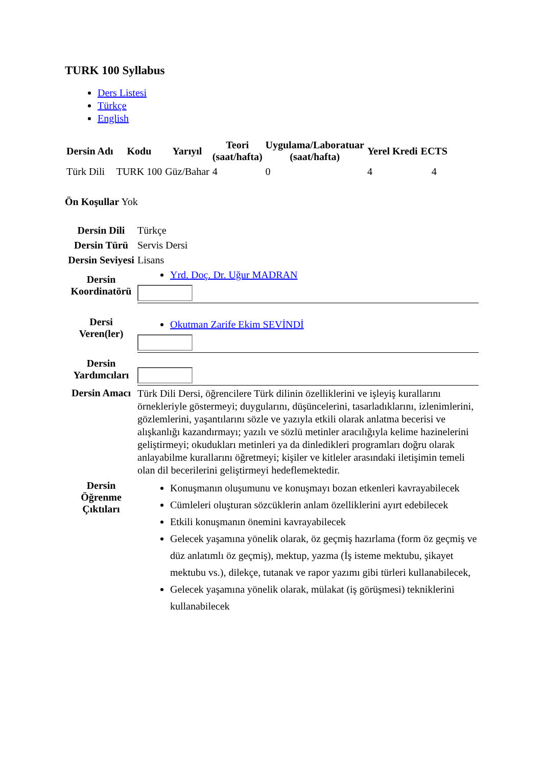TURK 100 Syllabus
Ders Listesi
Türkçe
English
| Dersin Adı | Kodu | Yarıyıl | Teori (saat/hafta) | Uygulama/Laboratuar (saat/hafta) | Yerel Kredi | ECTS |
| --- | --- | --- | --- | --- | --- | --- |
| Türk Dili | TURK 100 | Güz/Bahar | 4 | 0 | 4 | 4 |
Ön Koşullar Yok
| Dersin Dili | Türkçe |
| Dersin Türü | Servis Dersi |
| Dersin Seviyesi | Lisans |
| Dersin Koordinatörü | Yrd. Doç. Dr. Uğur MADRAN |
| Dersi Veren(ler) | Okutman Zarife Ekim SEVİNDİ |
| Dersin Yardımcıları | |
| Dersin Amacı | Türk Dili Dersi, öğrencilere Türk dilinin özelliklerini ve işleyiş kurallarını örnekleriyle göstermeyi; duygularını, düşüncelerini, tasarladıklarını, izlenimlerini, gözlemlerini, yaşantılarını sözle ve yazıyla etkili olarak anlatma becerisi ve alışkanlığı kazandırmayı; yazılı ve sözlü metinler aracılığıyla kelime hazinelerini geliştirmeyi; okudukları metinleri ya da dinledikleri programları doğru olarak anlayabilme kurallarını öğretmeyi; kişiler ve kitleler arasındaki iletişimin temeli olan dil becerilerini geliştirmeyi hedeflemektedir. |
| Dersin Öğrenme Çıktıları | Konuşmanın oluşumunu ve konuşmayı bozan etkenleri kavrayabilecek Cümleleri oluşturan sözcüklerin anlam özelliklerini ayırt edebilecek Etkili konuşmanın önemini kavrayabilecek Gelecek yaşamına yönelik olarak, öz geçmiş hazırlama (form öz geçmiş ve düz anlatımlı öz geçmiş), mektup, yazma (İş isteme mektubu, şikayet mektubu vs.), dilekçe, tutanak ve rapor yazımı gibi türleri kullanabilecek, Gelecek yaşamına yönelik olarak, mülakat (iş görüşmesi) tekniklerini kullanabilecek |